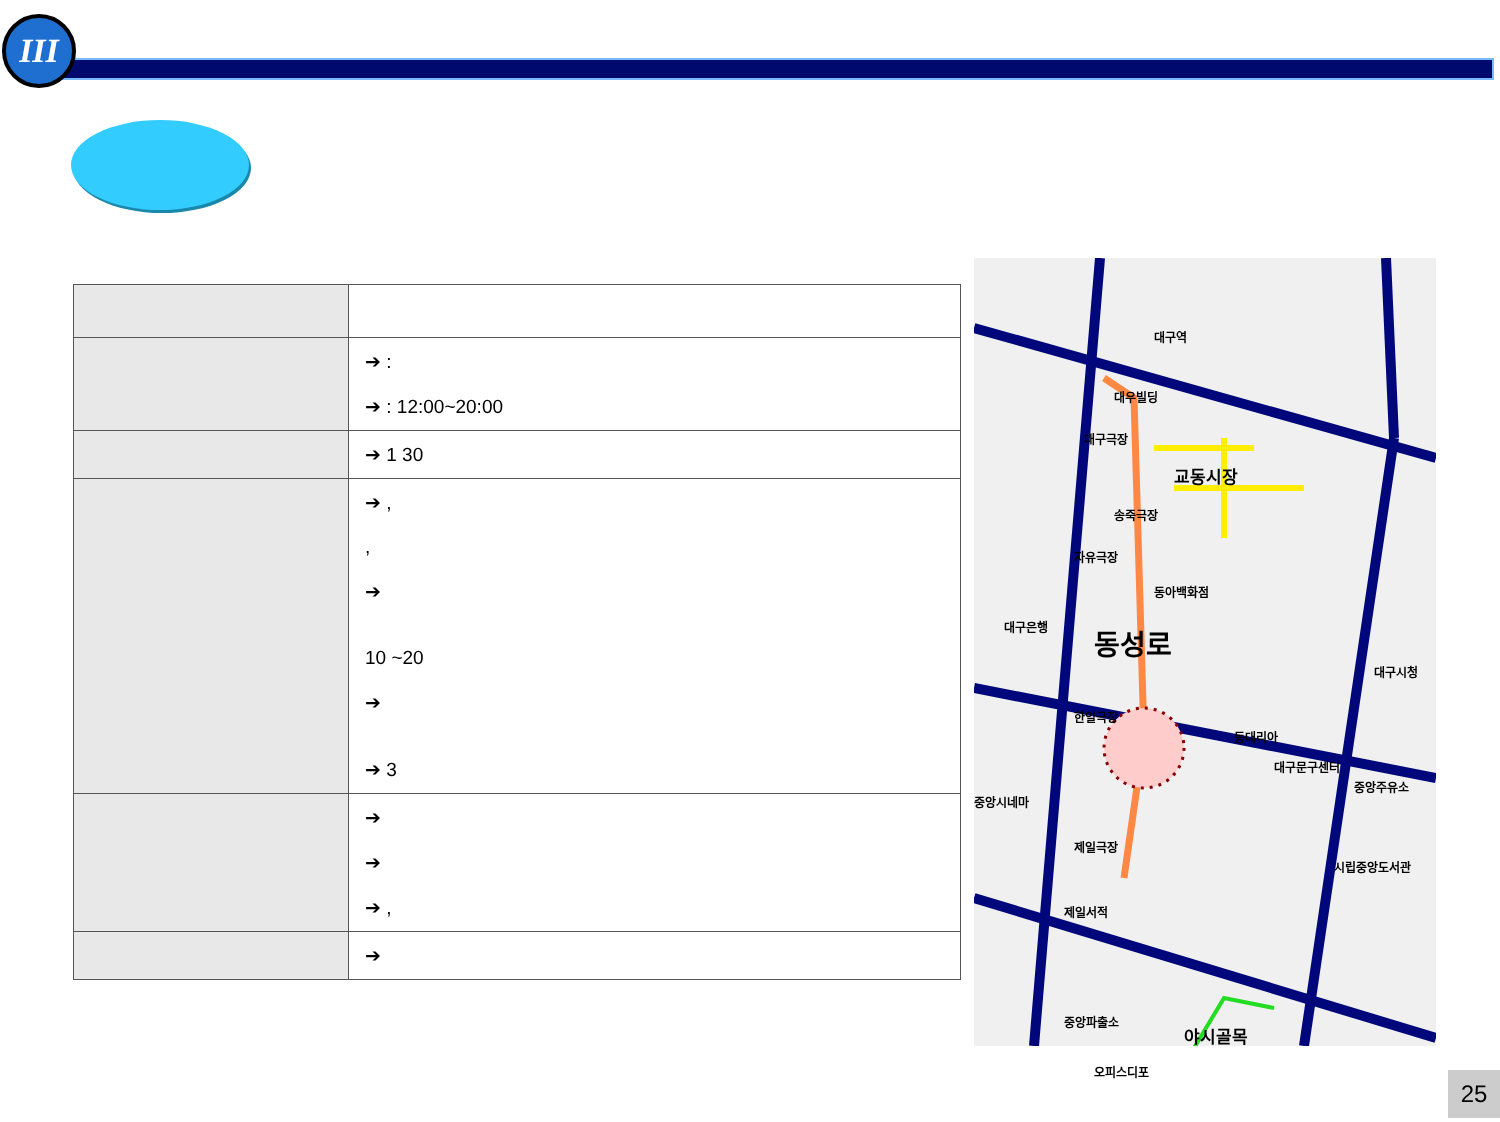III
| | ➔ : ➔ : 12:00~20:00 |
| | ➔ 1 30 |
| | ➔ , , ➔ 10 ~20 ➔ ➔ 3 |
| | ➔ ➔ ➔ , |
| | ➔ |
대구역
대우빌딩
대구극장
교동시장
송죽극장
자유극장
동아백화점
대구은행 동성로
대구시청
한일극장
동대리아
대구문구센터
중앙주유소
중앙시네마
제일극장
시립중앙도서관
제일서적
중앙파출소
야시골목
오피스디포
25